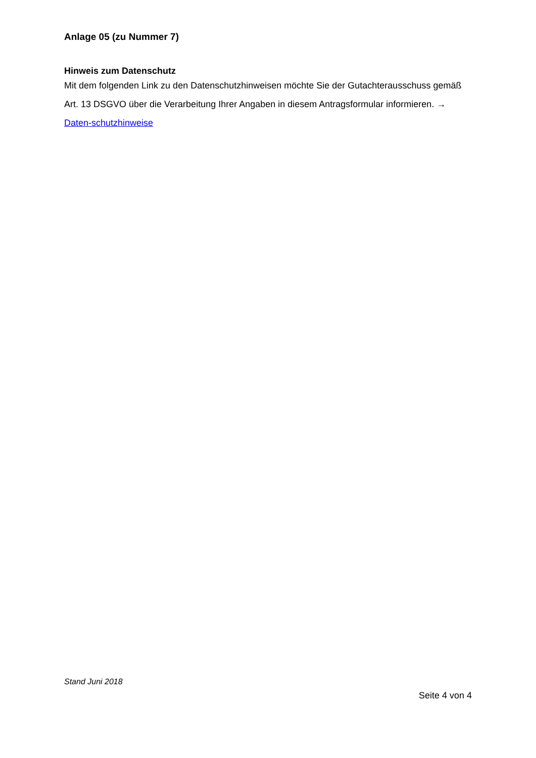Anlage 05 (zu Nummer 7)
Hinweis zum Datenschutz
Mit dem folgenden Link zu den Datenschutzhinweisen möchte Sie der Gutachterausschuss gemäß Art. 13 DSGVO über die Verarbeitung Ihrer Angaben in diesem Antragsformular informieren. → Daten-schutzhinweise
Stand Juni 2018
Seite 4 von 4